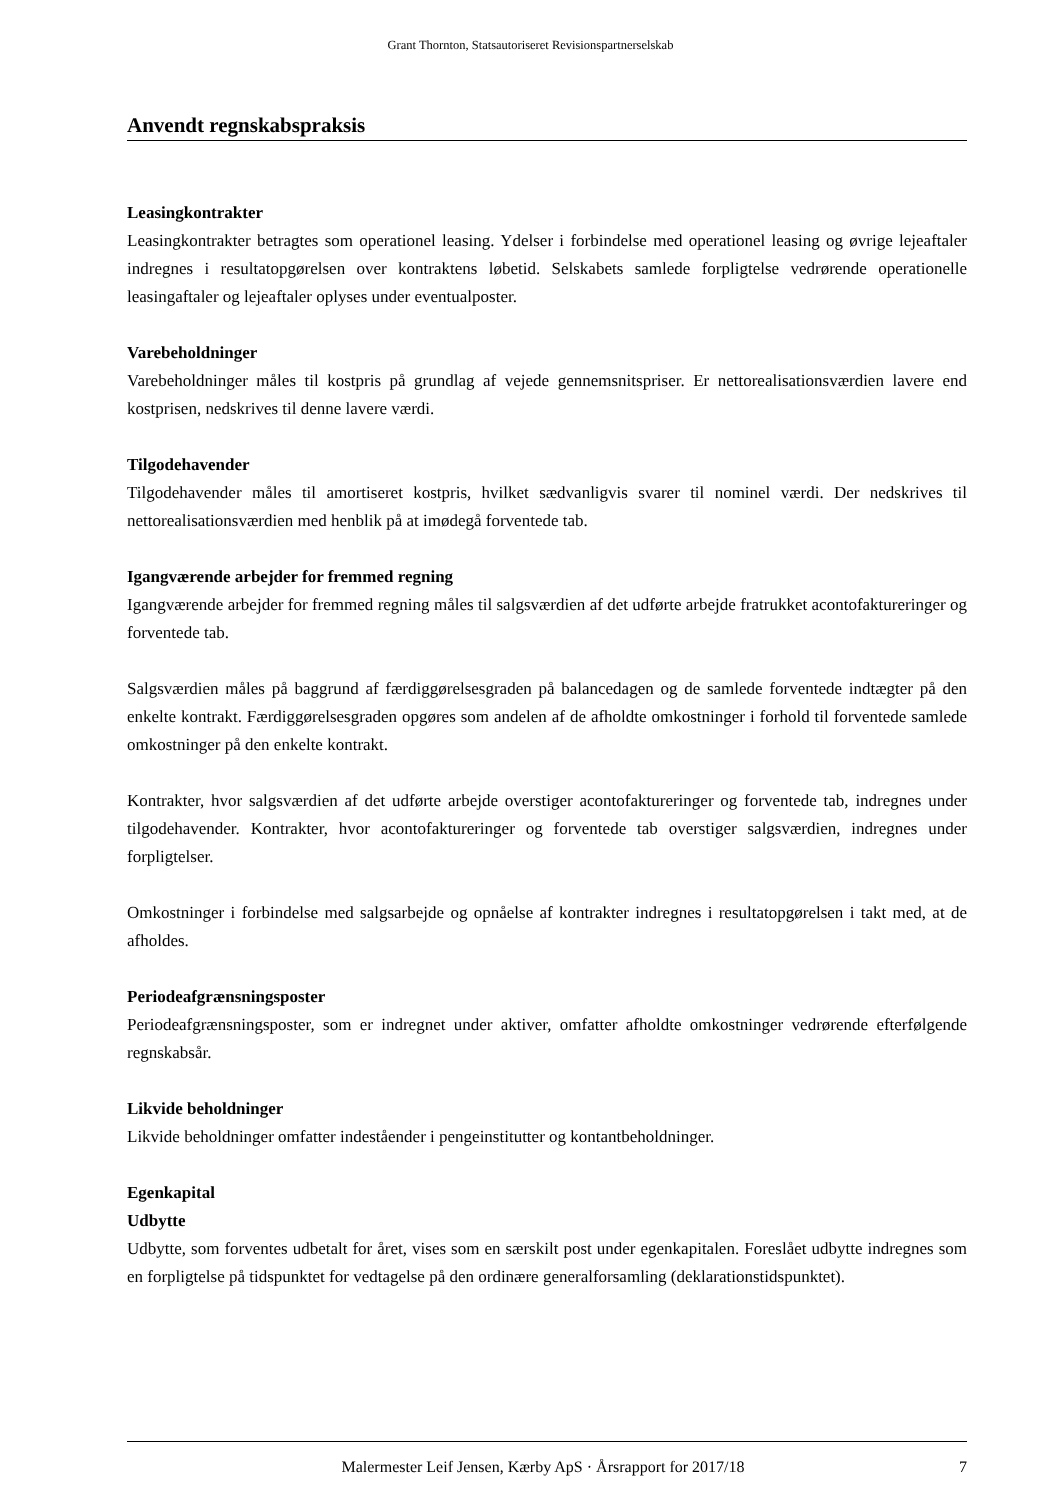Grant Thornton, Statsautoriseret Revisionspartnerselskab
Anvendt regnskabspraksis
Leasingkontrakter
Leasingkontrakter betragtes som operationel leasing. Ydelser i forbindelse med operationel leasing og øvrige lejeaftaler indregnes i resultatopgørelsen over kontraktens løbetid. Selskabets samlede forpligtelse vedrørende operationelle leasingaftaler og lejeaftaler oplyses under eventualposter.
Varebeholdninger
Varebeholdninger måles til kostpris på grundlag af vejede gennemsnitspriser. Er nettorealisationsværdien lavere end kostprisen, nedskrives til denne lavere værdi.
Tilgodehavender
Tilgodehavender måles til amortiseret kostpris, hvilket sædvanligvis svarer til nominel værdi. Der nedskrives til nettorealisationsværdien med henblik på at imødegå forventede tab.
Igangværende arbejder for fremmed regning
Igangværende arbejder for fremmed regning måles til salgsværdien af det udførte arbejde fratrukket acontofaktureringer og forventede tab.
Salgsværdien måles på baggrund af færdiggørelsesgraden på balancedagen og de samlede forventede indtægter på den enkelte kontrakt. Færdiggørelsesgraden opgøres som andelen af de afholdte omkostninger i forhold til forventede samlede omkostninger på den enkelte kontrakt.
Kontrakter, hvor salgsværdien af det udførte arbejde overstiger acontofaktureringer og forventede tab, indregnes under tilgodehavender. Kontrakter, hvor acontofaktureringer og forventede tab overstiger salgsværdien, indregnes under forpligtelser.
Omkostninger i forbindelse med salgsarbejde og opnåelse af kontrakter indregnes i resultatopgørelsen i takt med, at de afholdes.
Periodeafgrænsningsposter
Periodeafgrænsningsposter, som er indregnet under aktiver, omfatter afholdte omkostninger vedrørende efterfølgende regnskabsår.
Likvide beholdninger
Likvide beholdninger omfatter indeståender i pengeinstitutter og kontantbeholdninger.
Egenkapital
Udbytte
Udbytte, som forventes udbetalt for året, vises som en særskilt post under egenkapitalen. Foreslået udbytte indregnes som en forpligtelse på tidspunktet for vedtagelse på den ordinære generalforsamling (deklarationstidspunktet).
Malermester Leif Jensen, Kærby ApS · Årsrapport for 2017/18 7